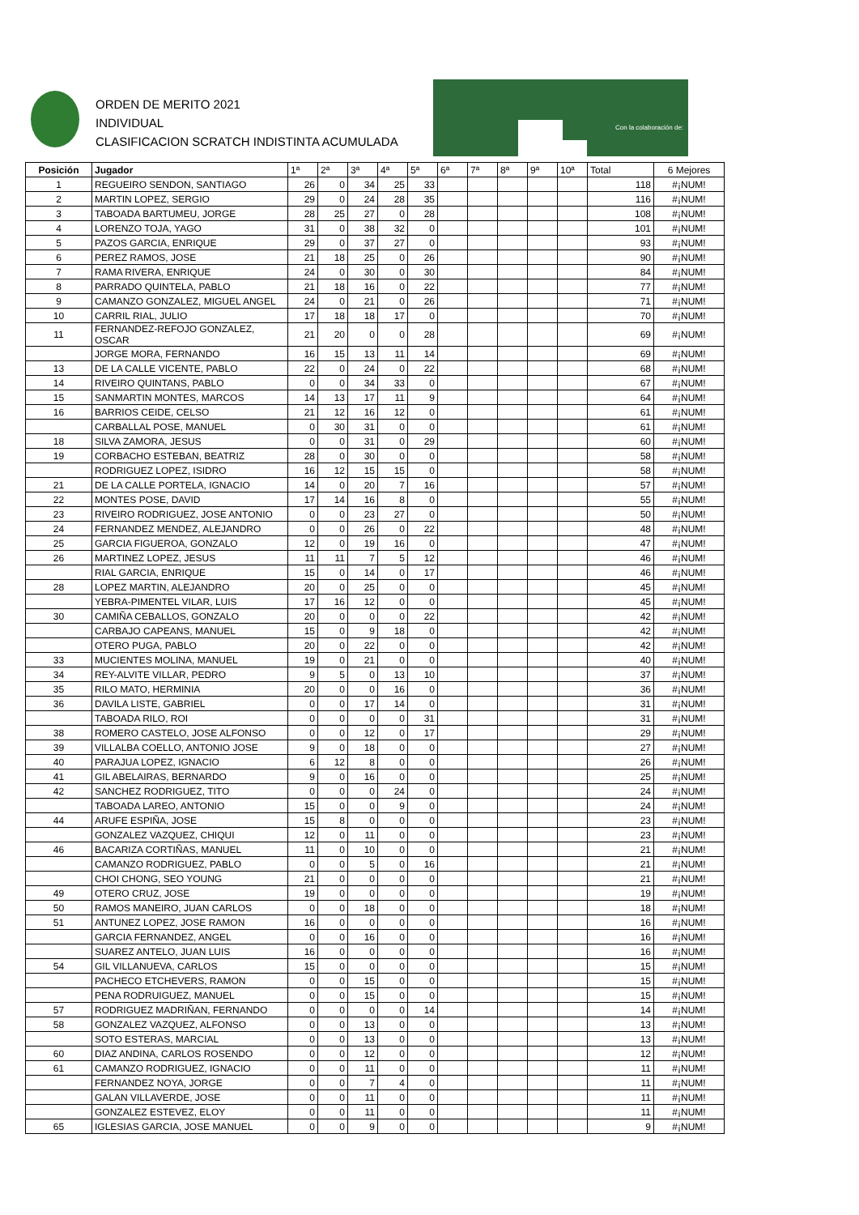ORDEN DE MERITO 2021
INDIVIDUAL
CLASIFICACION SCRATCH INDISTINTA ACUMULADA
Con la colaboración de:
| Posición | Jugador | 1ª | 2ª | 3ª | 4ª | 5ª | 6ª | 7ª | 8ª | 9ª | 10ª | Total | 6 Mejores |
| --- | --- | --- | --- | --- | --- | --- | --- | --- | --- | --- | --- | --- | --- |
| 1 | REGUEIRO SENDON, SANTIAGO | 26 | 0 | 34 | 25 | 33 | | | | | | 118 | #¡NUM! |
| 2 | MARTIN LOPEZ, SERGIO | 29 | 0 | 24 | 28 | 35 | | | | | | 116 | #¡NUM! |
| 3 | TABOADA BARTUMEU, JORGE | 28 | 25 | 27 | 0 | 28 | | | | | | 108 | #¡NUM! |
| 4 | LORENZO TOJA, YAGO | 31 | 0 | 38 | 32 | 0 | | | | | | 101 | #¡NUM! |
| 5 | PAZOS GARCIA, ENRIQUE | 29 | 0 | 37 | 27 | 0 | | | | | | 93 | #¡NUM! |
| 6 | PEREZ RAMOS, JOSE | 21 | 18 | 25 | 0 | 26 | | | | | | 90 | #¡NUM! |
| 7 | RAMA RIVERA, ENRIQUE | 24 | 0 | 30 | 0 | 30 | | | | | | 84 | #¡NUM! |
| 8 | PARRADO QUINTELA, PABLO | 21 | 18 | 16 | 0 | 22 | | | | | | 77 | #¡NUM! |
| 9 | CAMANZO GONZALEZ, MIGUEL ANGEL | 24 | 0 | 21 | 0 | 26 | | | | | | 71 | #¡NUM! |
| 10 | CARRIL RIAL, JULIO | 17 | 18 | 18 | 17 | 0 | | | | | | 70 | #¡NUM! |
| 11 | FERNANDEZ-REFOJO GONZALEZ, OSCAR | 21 | 20 | 0 | 0 | 28 | | | | | | 69 | #¡NUM! |
| | JORGE MORA, FERNANDO | 16 | 15 | 13 | 11 | 14 | | | | | | 69 | #¡NUM! |
| 13 | DE LA CALLE VICENTE, PABLO | 22 | 0 | 24 | 0 | 22 | | | | | | 68 | #¡NUM! |
| 14 | RIVEIRO QUINTANS, PABLO | 0 | 0 | 34 | 33 | 0 | | | | | | 67 | #¡NUM! |
| 15 | SANMARTIN MONTES, MARCOS | 14 | 13 | 17 | 11 | 9 | | | | | | 64 | #¡NUM! |
| 16 | BARRIOS CEIDE, CELSO | 21 | 12 | 16 | 12 | 0 | | | | | | 61 | #¡NUM! |
| | CARBALLAL POSE, MANUEL | 0 | 30 | 31 | 0 | 0 | | | | | | 61 | #¡NUM! |
| 18 | SILVA ZAMORA, JESUS | 0 | 0 | 31 | 0 | 29 | | | | | | 60 | #¡NUM! |
| 19 | CORBACHO ESTEBAN, BEATRIZ | 28 | 0 | 30 | 0 | 0 | | | | | | 58 | #¡NUM! |
| | RODRIGUEZ LOPEZ, ISIDRO | 16 | 12 | 15 | 15 | 0 | | | | | | 58 | #¡NUM! |
| 21 | DE LA CALLE PORTELA, IGNACIO | 14 | 0 | 20 | 7 | 16 | | | | | | 57 | #¡NUM! |
| 22 | MONTES POSE, DAVID | 17 | 14 | 16 | 8 | 0 | | | | | | 55 | #¡NUM! |
| 23 | RIVEIRO RODRIGUEZ, JOSE ANTONIO | 0 | 0 | 23 | 27 | 0 | | | | | | 50 | #¡NUM! |
| 24 | FERNANDEZ MENDEZ, ALEJANDRO | 0 | 0 | 26 | 0 | 22 | | | | | | 48 | #¡NUM! |
| 25 | GARCIA FIGUEROA, GONZALO | 12 | 0 | 19 | 16 | 0 | | | | | | 47 | #¡NUM! |
| 26 | MARTINEZ LOPEZ, JESUS | 11 | 11 | 7 | 5 | 12 | | | | | | 46 | #¡NUM! |
| | RIAL GARCIA, ENRIQUE | 15 | 0 | 14 | 0 | 17 | | | | | | 46 | #¡NUM! |
| 28 | LOPEZ MARTIN, ALEJANDRO | 20 | 0 | 25 | 0 | 0 | | | | | | 45 | #¡NUM! |
| | YEBRA-PIMENTEL VILAR, LUIS | 17 | 16 | 12 | 0 | 0 | | | | | | 45 | #¡NUM! |
| 30 | CAMIÑA CEBALLOS, GONZALO | 20 | 0 | 0 | 0 | 22 | | | | | | 42 | #¡NUM! |
| | CARBAJO CAPEANS, MANUEL | 15 | 0 | 9 | 18 | 0 | | | | | | 42 | #¡NUM! |
| | OTERO PUGA, PABLO | 20 | 0 | 22 | 0 | 0 | | | | | | 42 | #¡NUM! |
| 33 | MUCIENTES MOLINA, MANUEL | 19 | 0 | 21 | 0 | 0 | | | | | | 40 | #¡NUM! |
| 34 | REY-ALVITE VILLAR, PEDRO | 9 | 5 | 0 | 13 | 10 | | | | | | 37 | #¡NUM! |
| 35 | RILO MATO, HERMINIA | 20 | 0 | 0 | 16 | 0 | | | | | | 36 | #¡NUM! |
| 36 | DAVILA LISTE, GABRIEL | 0 | 0 | 17 | 14 | 0 | | | | | | 31 | #¡NUM! |
| | TABOADA RILO, ROI | 0 | 0 | 0 | 0 | 31 | | | | | | 31 | #¡NUM! |
| 38 | ROMERO CASTELO, JOSE ALFONSO | 0 | 0 | 12 | 0 | 17 | | | | | | 29 | #¡NUM! |
| 39 | VILLALBA COELLO, ANTONIO JOSE | 9 | 0 | 18 | 0 | 0 | | | | | | 27 | #¡NUM! |
| 40 | PARAJUA LOPEZ, IGNACIO | 6 | 12 | 8 | 0 | 0 | | | | | | 26 | #¡NUM! |
| 41 | GIL ABELAIRAS, BERNARDO | 9 | 0 | 16 | 0 | 0 | | | | | | 25 | #¡NUM! |
| 42 | SANCHEZ RODRIGUEZ, TITO | 0 | 0 | 0 | 24 | 0 | | | | | | 24 | #¡NUM! |
| | TABOADA LAREO, ANTONIO | 15 | 0 | 0 | 9 | 0 | | | | | | 24 | #¡NUM! |
| 44 | ARUFE ESPIÑA, JOSE | 15 | 8 | 0 | 0 | 0 | | | | | | 23 | #¡NUM! |
| | GONZALEZ VAZQUEZ, CHIQUI | 12 | 0 | 11 | 0 | 0 | | | | | | 23 | #¡NUM! |
| 46 | BACARIZA CORTIÑAS, MANUEL | 11 | 0 | 10 | 0 | 0 | | | | | | 21 | #¡NUM! |
| | CAMANZO RODRIGUEZ, PABLO | 0 | 0 | 5 | 0 | 16 | | | | | | 21 | #¡NUM! |
| | CHOI CHONG, SEO YOUNG | 21 | 0 | 0 | 0 | 0 | | | | | | 21 | #¡NUM! |
| 49 | OTERO CRUZ, JOSE | 19 | 0 | 0 | 0 | 0 | | | | | | 19 | #¡NUM! |
| 50 | RAMOS MANEIRO, JUAN CARLOS | 0 | 0 | 18 | 0 | 0 | | | | | | 18 | #¡NUM! |
| 51 | ANTUNEZ LOPEZ, JOSE RAMON | 16 | 0 | 0 | 0 | 0 | | | | | | 16 | #¡NUM! |
| | GARCIA FERNANDEZ, ANGEL | 0 | 0 | 16 | 0 | 0 | | | | | | 16 | #¡NUM! |
| | SUAREZ ANTELO, JUAN LUIS | 16 | 0 | 0 | 0 | 0 | | | | | | 16 | #¡NUM! |
| 54 | GIL VILLANUEVA, CARLOS | 15 | 0 | 0 | 0 | 0 | | | | | | 15 | #¡NUM! |
| | PACHECO ETCHEVERS, RAMON | 0 | 0 | 15 | 0 | 0 | | | | | | 15 | #¡NUM! |
| | PENA RODRUIGUEZ, MANUEL | 0 | 0 | 15 | 0 | 0 | | | | | | 15 | #¡NUM! |
| 57 | RODRIGUEZ MADRIÑAN, FERNANDO | 0 | 0 | 0 | 0 | 14 | | | | | | 14 | #¡NUM! |
| 58 | GONZALEZ VAZQUEZ, ALFONSO | 0 | 0 | 13 | 0 | 0 | | | | | | 13 | #¡NUM! |
| | SOTO ESTERAS, MARCIAL | 0 | 0 | 13 | 0 | 0 | | | | | | 13 | #¡NUM! |
| 60 | DIAZ ANDINA, CARLOS ROSENDO | 0 | 0 | 12 | 0 | 0 | | | | | | 12 | #¡NUM! |
| 61 | CAMANZO RODRIGUEZ, IGNACIO | 0 | 0 | 11 | 0 | 0 | | | | | | 11 | #¡NUM! |
| | FERNANDEZ NOYA, JORGE | 0 | 0 | 7 | 4 | 0 | | | | | | 11 | #¡NUM! |
| | GALAN VILLAVERDE, JOSE | 0 | 0 | 11 | 0 | 0 | | | | | | 11 | #¡NUM! |
| | GONZALEZ ESTEVEZ, ELOY | 0 | 0 | 11 | 0 | 0 | | | | | | 11 | #¡NUM! |
| 65 | IGLESIAS GARCIA, JOSE MANUEL | 0 | 0 | 9 | 0 | 0 | | | | | | 9 | #¡NUM! |